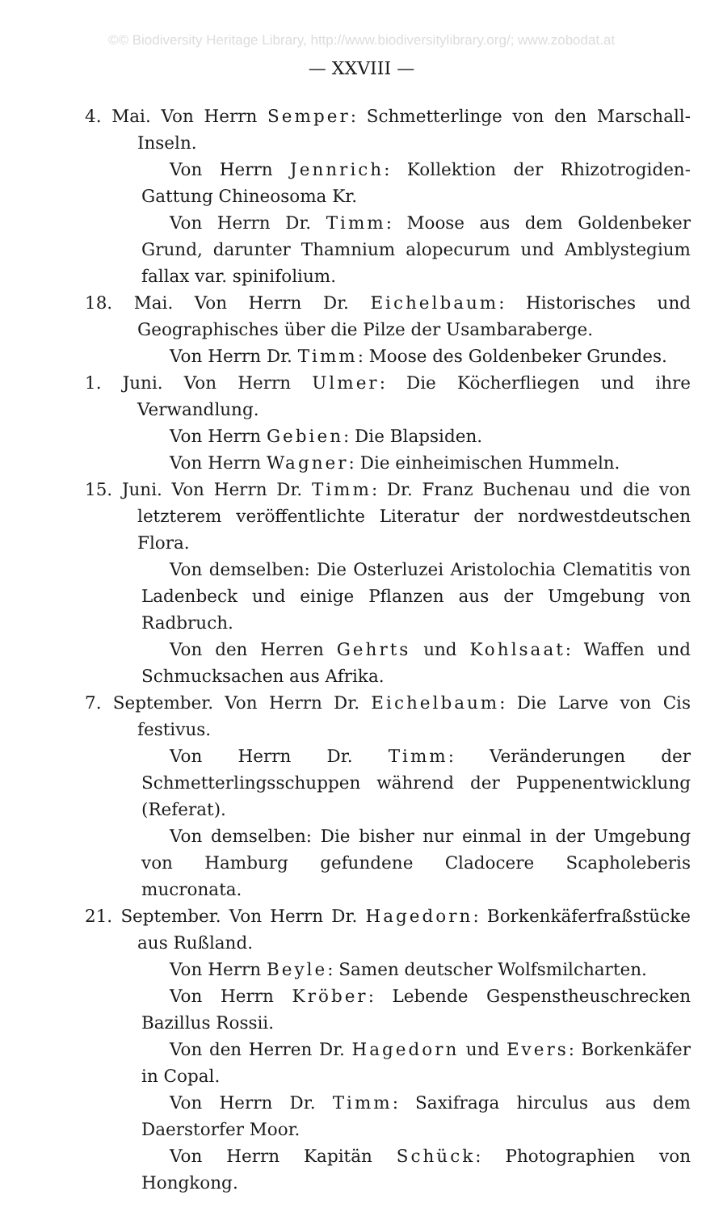©© Biodiversity Heritage Library, http://www.biodiversitylibrary.org/; www.zobodat.at
— XXVIII —
4. Mai. Von Herrn Semper: Schmetterlinge von den Marschall-Inseln.
Von Herrn Jennrich: Kollektion der Rhizotrogiden-Gattung Chineosoma Kr.
Von Herrn Dr. Timm: Moose aus dem Goldenbeker Grund, darunter Thamnium alopecurum und Amblystegium fallax var. spinifolium.
18. Mai. Von Herrn Dr. Eichelbaum: Historisches und Geographisches über die Pilze der Usambaraberge.
Von Herrn Dr. Timm: Moose des Goldenbeker Grundes.
1. Juni. Von Herrn Ulmer: Die Köcherfliegen und ihre Verwandlung.
Von Herrn Gebien: Die Blapsiden.
Von Herrn Wagner: Die einheimischen Hummeln.
15. Juni. Von Herrn Dr. Timm: Dr. Franz Buchenau und die von letzterem veröffentlichte Literatur der nordwestdeutschen Flora.
Von demselben: Die Osterluzei Aristolochia Clematitis von Ladenbeck und einige Pflanzen aus der Umgebung von Radbruch.
Von den Herren Gehrts und Kohlsaat: Waffen und Schmucksachen aus Afrika.
7. September. Von Herrn Dr. Eichelbaum: Die Larve von Cis festivus.
Von Herrn Dr. Timm: Veränderungen der Schmetterlingsschuppen während der Puppenentwicklung (Referat).
Von demselben: Die bisher nur einmal in der Umgebung von Hamburg gefundene Cladocere Scapholeberis mucronata.
21. September. Von Herrn Dr. Hagedorn: Borkenkäferfraßstücke aus Rußland.
Von Herrn Beyle: Samen deutscher Wolfsmilcharten.
Von Herrn Kröber: Lebende Gespenstheuschrecken Bazillus Rossii.
Von den Herren Dr. Hagedorn und Evers: Borkenkäfer in Copal.
Von Herrn Dr. Timm: Saxifraga hirculus aus dem Daerstorfer Moor.
Von Herrn Kapitän Schück: Photographien von Hongkong.